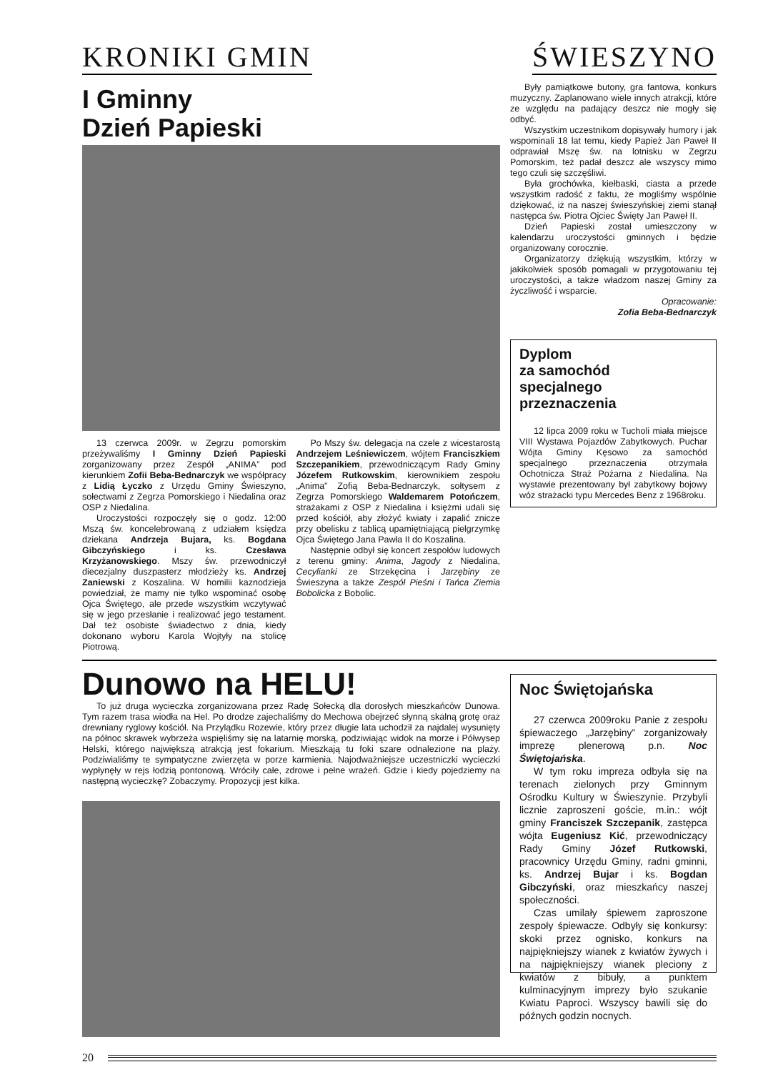KRONIKI GMIN ŚWIESZYNO
I Gminny
Dzień Papieski
13 czerwca 2009r. w Zegrzu pomorskim przeżywaliśmy I Gminny Dzień Papieski zorganizowany przez Zespół „ANIMA” pod kierunkiem Zofii Beba-Bednarczyk we współpracy z Lidią Łyczko z Urzędu Gminy Świeszyno, sołectwami z Zegrza Pomorskiego i Niedalina oraz OSP z Niedalina.
Uroczystości rozpoczęły się o godz. 12:00 Mszą św. koncelebrowaną z udziałem księdza dziekana Andrzeja Bujara, ks. Bogdana Gibczyńskiego i ks. Czesława Krzyżanowskiego. Mszy św. przewodniczył diecezjalny duszpasterz młodzieży ks. Andrzej Zaniewski z Koszalina. W homilii kaznodzieja powiedział, że mamy nie tylko wspominać osobę Ojca Świętego, ale przede wszystkim wczytywać się w jego przesłanie i realizować jego testament. Dał też osobiste świadectwo z dnia, kiedy dokonano wyboru Karola Wojtyły na stolicę Piotrową.
Po Mszy św. delegacja na czele z wicestarostą Andrzejem Leśniewiczem, wójtem Franciszkiem Szczepanikiem, przewodniczącym Rady Gminy Józefem Rutkowskim, kierownikiem zespołu „Anima” Zofią Beba-Bednarczyk, sołtysem z Zegrza Pomorskiego Waldemarem Potończem, strażakami z OSP z Niedalina i księżmi udali się przed kościół, aby złożyć kwiaty i zapalić znicze przy obelisku z tablicą upamiętniającą pielgrzymkę Ojca Świętego Jana Pawła II do Koszalina.
Następnie odbył się koncert zespołów ludowych z terenu gminy: Anima, Jagody z Niedalina, Cecylianki ze Strzekęcina i Jarzębiny ze Świeszyna a także Zespół Pieśni i Tańca Ziemia Bobolicka z Bobolic.
Były pamiątkowe butony, gra fantowa, konkurs muzyczny. Zaplanowano wiele innych atrakcji, które ze względu na padający deszcz nie mogły się odbyć.
Wszystkim uczestnikom dopisywały humory i jak wspominali 18 lat temu, kiedy Papież Jan Paweł II odprawiał Mszę św. na lotnisku w Zegrzu Pomorskim, też padał deszcz ale wszyscy mimo tego czuli się szczęśliwi.
Była grochówka, kiełbaski, ciasta a przede wszystkim radość z faktu, że mogliśmy wspólnie dziękować, iż na naszej świeszyńskiej ziemi stanął następca św. Piotra Ojciec Święty Jan Paweł II.
Dzień Papieski został umieszczony w kalendarzu uroczystości gminnych i będzie organizowany corocznie.
Organizatorzy dziękują wszystkim, którzy w jakikolwiek sposób pomagali w przygotowaniu tej uroczystości, a także władzom naszej Gminy za życzliwość i wsparcie.
Opracowanie:
Zofia Beba-Bednarczyk
Dyplom
za samochód
specjalnego
przeznaczenia
12 lipca 2009 roku w Tucholi miała miejsce VIII Wystawa Pojazdów Zabytkowych. Puchar Wójta Gminy Kęsowo za samochód specjalnego przeznaczenia otrzymała Ochotnicza Straż Pożarna z Niedalina. Na wystawie prezentowany był zabytkowy bojowy wóz strażacki typu Mercedes Benz z 1968roku.
Dunowo na HELU!
To już druga wycieczka zorganizowana przez Radę Sołecką dla dorosłych mieszkańców Dunowa. Tym razem trasa wiodła na Hel. Po drodze zajechaliśmy do Mechowa obejrzeć słynną skalną grotę oraz drewniany ryglowy kościół. Na Przylądku Rozewie, który przez długie lata uchodził za najdalej wysunięty na północ skrawek wybrzeża wspięliśmy się na latarnię morską, podziwiając widok na morze i Półwysep Helski, którego największą atrakcją jest fokarium. Mieszkają tu foki szare odnalezione na plaży. Podziwialiśmy te sympatyczne zwierzęta w porze karmienia. Najodważniejsze uczestniczki wycieczki wypłynęły w rejs łodzią pontonową. Wróciły całe, zdrowe i pełne wrażeń. Gdzie i kiedy pojedziemy na następną wycieczkę? Zobaczymy. Propozycji jest kilka.
Noc Świętojańska
27 czerwca 2009roku Panie z zespołu śpiewaczego „Jarzębiny” zorganizowały imprezę plenerową p.n. Noc Świętojańska.
W tym roku impreza odbyła się na terenach zielonych przy Gminnym Ośrodku Kultury w Świeszynie. Przybyli licznie zaproszeni goście, m.in.: wójt gminy Franciszek Szczepanik, zastępca wójta Eugeniusz Kić, przewodniczący Rady Gminy Józef Rutkowski, pracownicy Urzędu Gminy, radni gminni, ks. Andrzej Bujar i ks. Bogdan Gibczyński, oraz mieszkańcy naszej społeczności.
Czas umilały śpiewem zaproszone zespoły śpiewacze. Odbyły się konkursy: skoki przez ognisko, konkurs na najpiękniejszy wianek z kwiatów żywych i na najpiękniejszy wianek pleciony z kwiatów z bibuły, a punktem kulminacyjnym imprezy było szukanie Kwiatu Paproci. Wszyscy bawili się do późnych godzin nocnych.
20